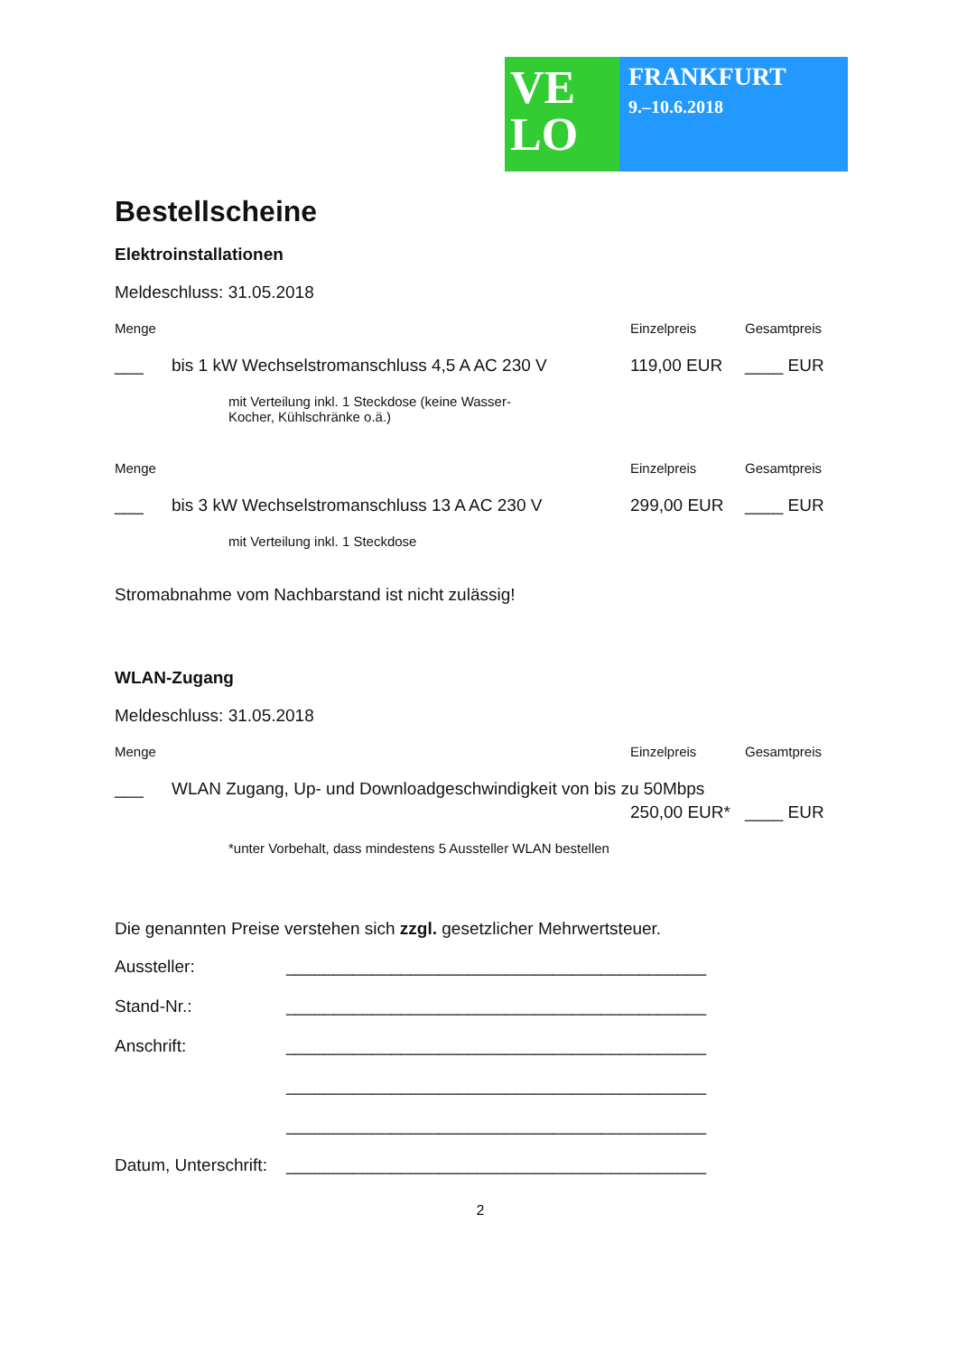VE
LO
FRANKFURT
9.–10.6.2018
Bestellscheine
Elektroinstallationen
Meldeschluss: 31.05.2018
Menge Einzelpreis Gesamtpreis
___ bis 1 kW Wechselstromanschluss 4,5 A AC 230 V 119,00 EUR ____ EUR
mit Verteilung inkl. 1 Steckdose (keine Wasser-Kocher, Kühlschränke o.ä.)
Menge Einzelpreis Gesamtpreis
___ bis 3 kW Wechselstromanschluss 13 A AC 230 V 299,00 EUR ____ EUR
mit Verteilung inkl. 1 Steckdose
Stromabnahme vom Nachbarstand ist nicht zulässig!
WLAN-Zugang
Meldeschluss: 31.05.2018
Menge Einzelpreis Gesamtpreis
___ WLAN Zugang, Up- und Downloadgeschwindigkeit von bis zu 50Mbps
250,00 EUR* ____ EUR
*unter Vorbehalt, dass mindestens 5 Aussteller WLAN bestellen
Die genannten Preise verstehen sich zzgl. gesetzlicher Mehrwertsteuer.
Aussteller: ____________________________________________
Stand-Nr.: ____________________________________________
Anschrift: ____________________________________________
____________________________________________
____________________________________________
Datum, Unterschrift: ____________________________________________
2